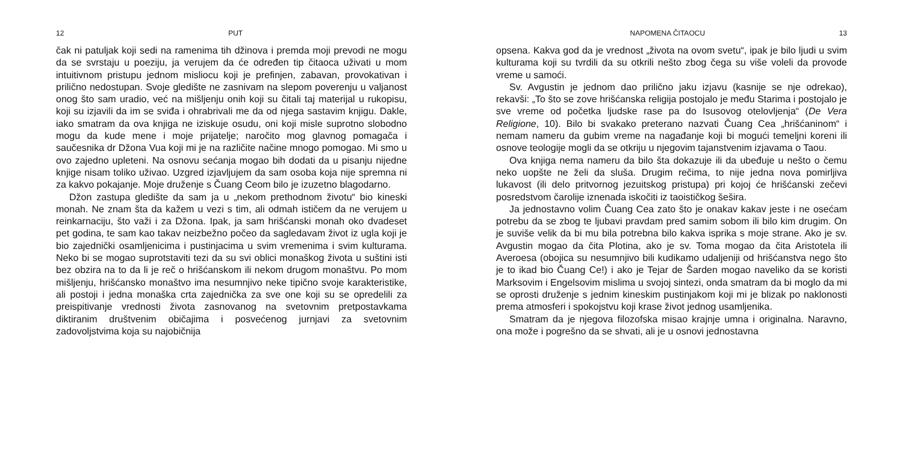12 PUT
čak ni patuljak koji sedi na ramenima tih džinova i premda moji prevodi ne mogu da se svrstaju u poeziju, ja verujem da će određen tip čitaoca uživati u mom intuitivnom pristupu jednom misliocu koji je prefinjen, zabavan, provokativan i prilično nedostupan. Svoje gledište ne zasnivam na slepom poverenju u valjanost onog što sam uradio, već na mišljenju onih koji su čitali taj materijal u rukopisu, koji su izjavili da im se sviđa i ohrabrivali me da od njega sastavim knjigu. Dakle, iako smatram da ova knjiga ne iziskuje osudu, oni koji misle suprotno slobodno mogu da kude mene i moje prijatelje; naročito mog glavnog pomagača i saučesnika dr Džona Vua koji mi je na različite načine mnogo pomogao. Mi smo u ovo zajedno upleteni. Na osnovu sećanja mogao bih dodati da u pisanju nijedne knjige nisam toliko uživao. Uzgred izjavljujem da sam osoba koja nije spremna ni za kakvo pokajanje. Moje druženje s Čuang Ceom bilo je izuzetno blagodarno.
Džon zastupa gledište da sam ja u „nekom prethodnom životu“ bio kineski monah. Ne znam šta da kažem u vezi s tim, ali odmah ističem da ne verujem u reinkarnaciju, što važi i za Džona. Ipak, ja sam hrišćanski monah oko dvadeset pet godina, te sam kao takav neizbežno počeo da sagledavam život iz ugla koji je bio zajednički osamljenicima i pustinjacima u svim vremenima i svim kulturama. Neko bi se mogao suprotstaviti tezi da su svi oblici monaškog života u suštini isti bez obzira na to da li je reč o hrišćanskom ili nekom drugom monaštvu. Po mom mišljenju, hrišćansko monaštvo ima nesumnjivo neke tipično svoje karakteristike, ali postoji i jedna monaška crta zajednička za sve one koji su se opredelili za preispitivanje vrednosti života zasnovanog na svetovnim pretpostavkama diktiranim društvenim običajima i posvećenog jurnjavi za svetovnim zadovoljstvima koja su najobičnija
NAPOMENA ČITAOCU 13
opsena. Kakva god da je vrednost „života na ovom svetu“, ipak je bilo ljudi u svim kulturama koji su tvrdili da su otkrili nešto zbog čega su više voleli da provode vreme u samoći.
Sv. Avgustin je jednom dao prilično jaku izjavu (kasnije se nje odrekao), rekavši: „To što se zove hrišćanska religija postojalo je među Starima i postojalo je sve vreme od početka ljudske rase pa do Isusovog otelovljenja“ (De Vera Religione, 10). Bilo bi svakako preterano nazvati Čuang Cea „hrišćaninom“ i nemam nameru da gubim vreme na nagađanje koji bi mogući temeljni koreni ili osnove teologije mogli da se otkriju u njegovim tajanstvenim izjavama o Taou.
Ova knjiga nema nameru da bilo šta dokazuje ili da ubeđuje u nešto o čemu neko uopšte ne želi da sluša. Drugim rečima, to nije jedna nova pomirljiva lukavost (ili delo pritvornog jezuitskog pristupa) pri kojoj će hrišćanski zečevi posredstvom čarolije iznenada iskočiti iz taoističkog šešira.
Ja jednostavno volim Čuang Cea zato što je onakav kakav jeste i ne osećam potrebu da se zbog te ljubavi pravdam pred samim sobom ili bilo kim drugim. On je suviše velik da bi mu bila potrebna bilo kakva isprika s moje strane. Ako je sv. Avgustin mogao da čita Plotina, ako je sv. Toma mogao da čita Aristotela ili Averoesa (obojica su nesumnjivo bili kudikamo udaljeniji od hrišćanstva nego što je to ikad bio Čuang Ce!) i ako je Tejar de Šarden mogao naveliko da se koristi Marksovim i Engelsovim mislima u svojoj sintezi, onda smatram da bi moglo da mi se oprosti druženje s jednim kineskim pustinjakom koji mi je blizak po naklonosti prema atmosferi i spokojstvu koji krase život jednog usamljenika.
Smatram da je njegova filozofska misao krajnje umna i originalna. Naravno, ona može i pogrešno da se shvati, ali je u osnovi jednostavna